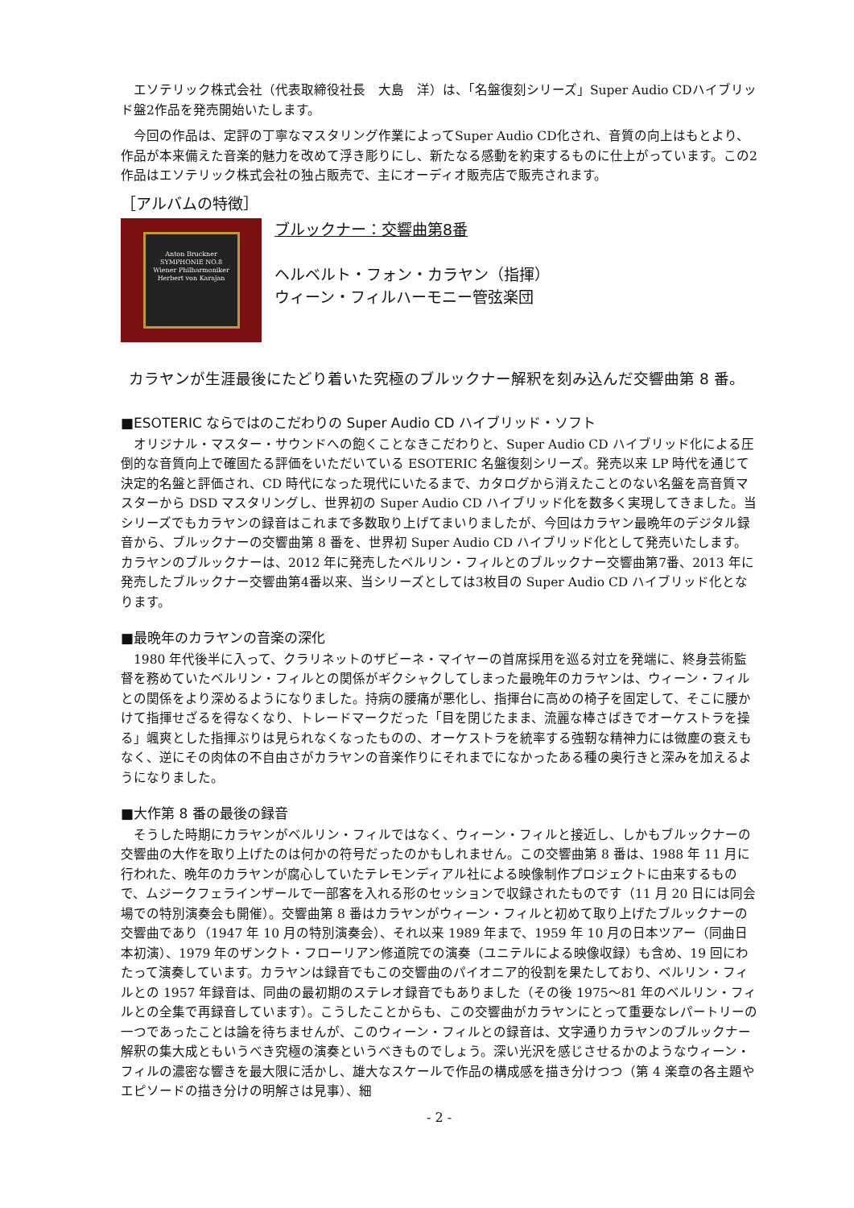エソテリック株式会社（代表取締役社長　大島　洋）は、「名盤復刻シリーズ」Super Audio CDハイブリッド盤2作品を発売開始いたします。
　今回の作品は、定評の丁寧なマスタリング作業によってSuper Audio CD化され、音質の向上はもとより、作品が本来備えた音楽的魅力を改めて浮き彫りにし、新たなる感動を約束するものに仕上がっています。この2作品はエソテリック株式会社の独占販売で、主にオーディオ販売店で販売されます。
［アルバムの特徴］
Anton Bruckner
SYMPHONIE NO.8
Wiener Philharmoniker
Herbert von Karajan
ブルックナー：交響曲第8番
ヘルベルト・フォン・カラヤン（指揮）
ウィーン・フィルハーモニー管弦楽団
カラヤンが生涯最後にたどり着いた究極のブルックナー解釈を刻み込んだ交響曲第 8 番。
■ESOTERIC ならではのこだわりの Super Audio CD ハイブリッド・ソフト
　オリジナル・マスター・サウンドへの飽くことなきこだわりと、Super Audio CD ハイブリッド化による圧倒的な音質向上で確固たる評価をいただいている ESOTERIC 名盤復刻シリーズ。発売以来 LP 時代を通じて決定的名盤と評価され、CD 時代になった現代にいたるまで、カタログから消えたことのない名盤を高音質マスターから DSD マスタリングし、世界初の Super Audio CD ハイブリッド化を数多く実現してきました。当シリーズでもカラヤンの録音はこれまで多数取り上げてまいりましたが、今回はカラヤン最晩年のデジタル録音から、ブルックナーの交響曲第 8 番を、世界初 Super Audio CD ハイブリッド化として発売いたします。カラヤンのブルックナーは、2012 年に発売したベルリン・フィルとのブルックナー交響曲第7番、2013 年に発売したブルックナー交響曲第4番以来、当シリーズとしては3枚目の Super Audio CD ハイブリッド化となります。
■最晩年のカラヤンの音楽の深化
　1980 年代後半に入って、クラリネットのザビーネ・マイヤーの首席採用を巡る対立を発端に、終身芸術監督を務めていたベルリン・フィルとの関係がギクシャクしてしまった最晩年のカラヤンは、ウィーン・フィルとの関係をより深めるようになりました。持病の腰痛が悪化し、指揮台に高めの椅子を固定して、そこに腰かけて指揮せざるを得なくなり、トレードマークだった「目を閉じたまま、流麗な棒さばきでオーケストラを操る」颯爽とした指揮ぶりは見られなくなったものの、オーケストラを統率する強靭な精神力には微塵の衰えもなく、逆にその肉体の不自由さがカラヤンの音楽作りにそれまでになかったある種の奥行きと深みを加えるようになりました。
■大作第 8 番の最後の録音
　そうした時期にカラヤンがベルリン・フィルではなく、ウィーン・フィルと接近し、しかもブルックナーの交響曲の大作を取り上げたのは何かの符号だったのかもしれません。この交響曲第 8 番は、1988 年 11 月に行われた、晩年のカラヤンが腐心していたテレモンディアル社による映像制作プロジェクトに由来するもので、ムジークフェラインザールで一部客を入れる形のセッションで収録されたものです（11 月 20 日には同会場での特別演奏会も開催）。交響曲第 8 番はカラヤンがウィーン・フィルと初めて取り上げたブルックナーの交響曲であり（1947 年 10 月の特別演奏会）、それ以来 1989 年まで、1959 年 10 月の日本ツアー（同曲日本初演）、1979 年のザンクト・フローリアン修道院での演奏（ユニテルによる映像収録）も含め、19 回にわたって演奏しています。カラヤンは録音でもこの交響曲のパイオニア的役割を果たしており、ベルリン・フィルとの 1957 年録音は、同曲の最初期のステレオ録音でもありました（その後 1975～81 年のベルリン・フィルとの全集で再録音しています）。こうしたことからも、この交響曲がカラヤンにとって重要なレパートリーの一つであったことは論を待ちませんが、このウィーン・フィルとの録音は、文字通りカラヤンのブルックナー解釈の集大成ともいうべき究極の演奏というべきものでしょう。深い光沢を感じさせるかのようなウィーン・フィルの濃密な響きを最大限に活かし、雄大なスケールで作品の構成感を描き分けつつ（第 4 楽章の各主題やエピソードの描き分けの明解さは見事）、細
- 2 -